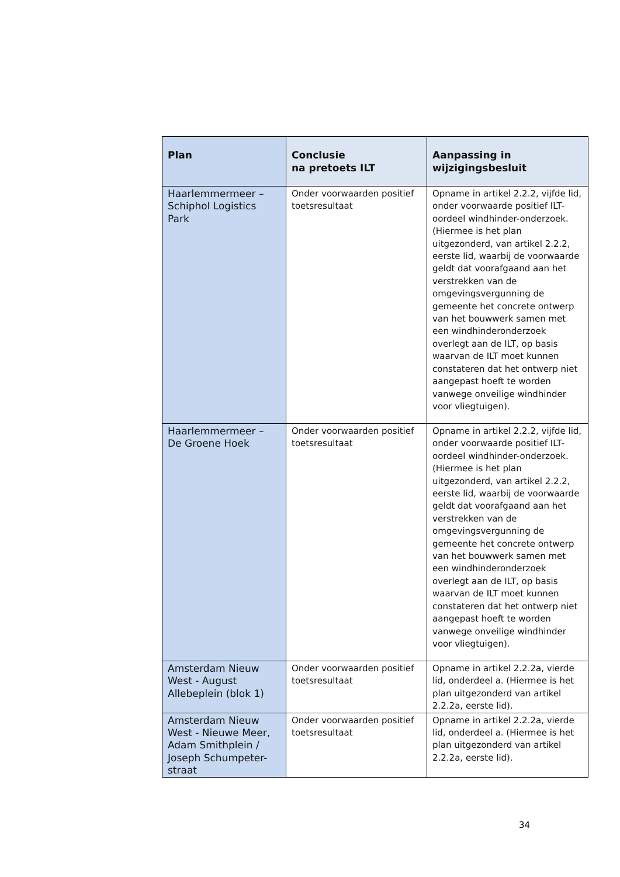| Plan | Conclusie na pretoets ILT | Aanpassing in wijzigingsbesluit |
| --- | --- | --- |
| Haarlemmermeer – Schiphol Logistics Park | Onder voorwaarden positief toetsresultaat | Opname in artikel 2.2.2, vijfde lid, onder voorwaarde positief ILT-oordeel windhinder-onderzoek. (Hiermee is het plan uitgezonderd, van artikel 2.2.2, eerste lid, waarbij de voorwaarde geldt dat voorafgaand aan het verstrekken van de omgevingsvergunning de gemeente het concrete ontwerp van het bouwwerk samen met een windhinderonderzoek overlegt aan de ILT, op basis waarvan de ILT moet kunnen constateren dat het ontwerp niet aangepast hoeft te worden vanwege onveilige windhinder voor vliegtuigen). |
| Haarlemmermeer – De Groene Hoek | Onder voorwaarden positief toetsresultaat | Opname in artikel 2.2.2, vijfde lid, onder voorwaarde positief ILT-oordeel windhinder-onderzoek. (Hiermee is het plan uitgezonderd, van artikel 2.2.2, eerste lid, waarbij de voorwaarde geldt dat voorafgaand aan het verstrekken van de omgevingsvergunning de gemeente het concrete ontwerp van het bouwwerk samen met een windhinderonderzoek overlegt aan de ILT, op basis waarvan de ILT moet kunnen constateren dat het ontwerp niet aangepast hoeft te worden vanwege onveilige windhinder voor vliegtuigen). |
| Amsterdam Nieuw West - August Allebeplein (blok 1) | Onder voorwaarden positief toetsresultaat | Opname in artikel 2.2.2a, vierde lid, onderdeel a. (Hiermee is het plan uitgezonderd van artikel 2.2.2a, eerste lid). |
| Amsterdam Nieuw West - Nieuwe Meer, Adam Smithplein / Joseph Schumpeter-straat | Onder voorwaarden positief toetsresultaat | Opname in artikel 2.2.2a, vierde lid, onderdeel a. (Hiermee is het plan uitgezonderd van artikel 2.2.2a, eerste lid). |
34